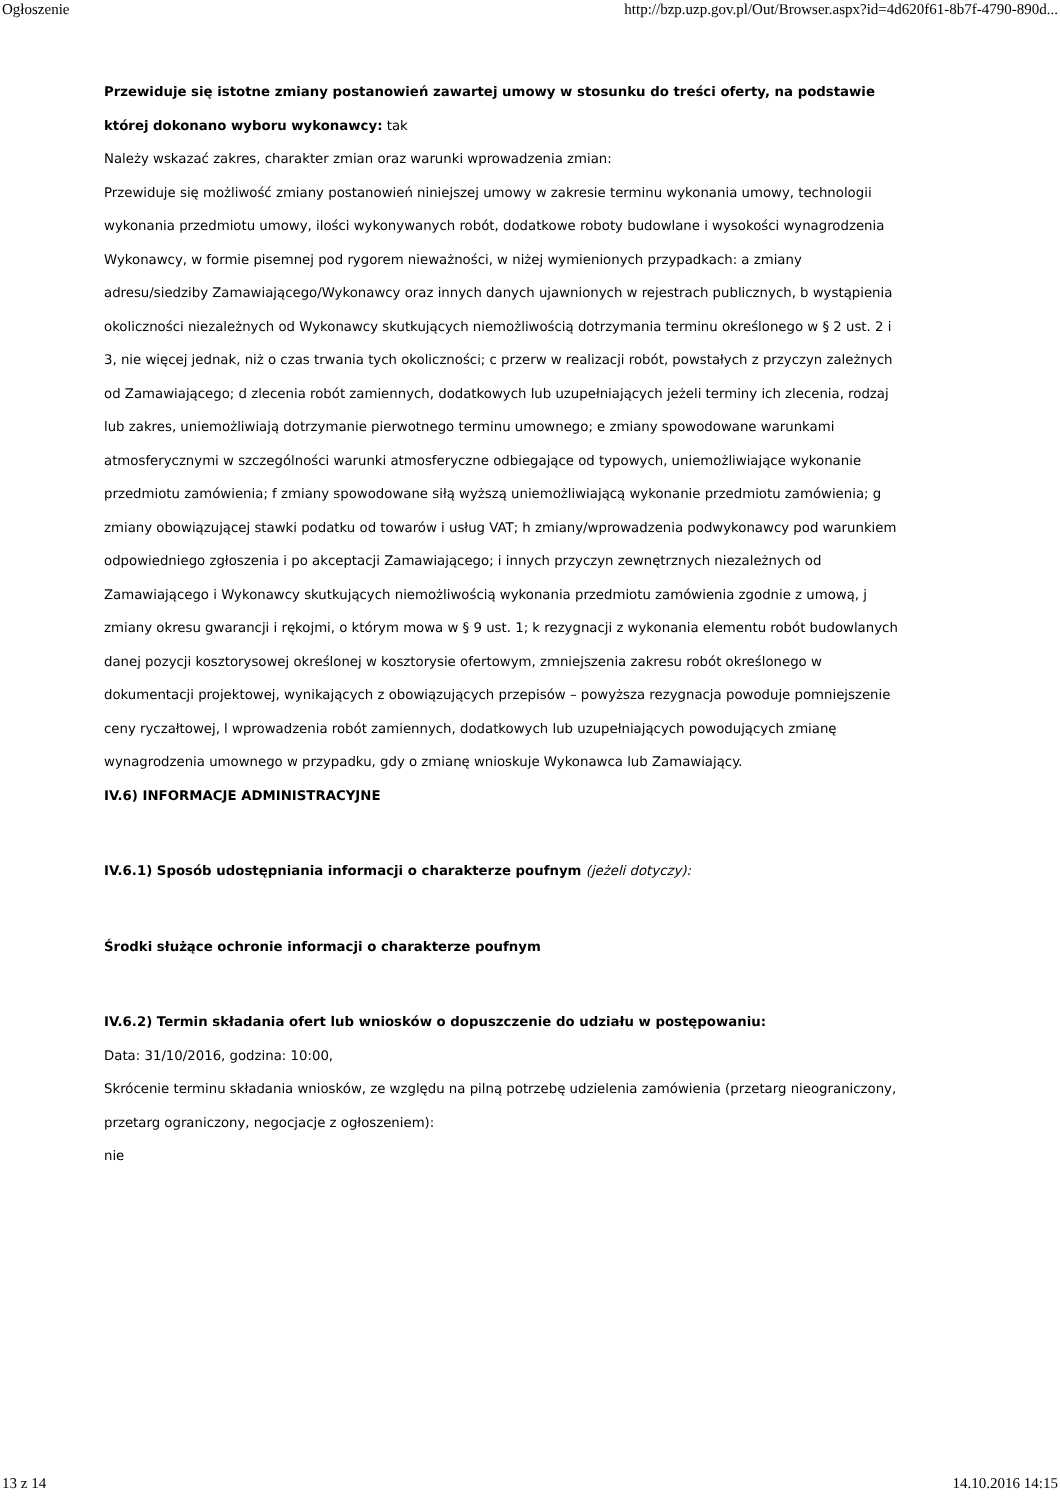Ogłoszenie http://bzp.uzp.gov.pl/Out/Browser.aspx?id=4d620f61-8b7f-4790-890d...
Przewiduje się istotne zmiany postanowień zawartej umowy w stosunku do treści oferty, na podstawie której dokonano wyboru wykonawcy: tak
Należy wskazać zakres, charakter zmian oraz warunki wprowadzenia zmian:
Przewiduje się możliwość zmiany postanowień niniejszej umowy w zakresie terminu wykonania umowy, technologii wykonania przedmiotu umowy, ilości wykonywanych robót, dodatkowe roboty budowlane i wysokości wynagrodzenia Wykonawcy, w formie pisemnej pod rygorem nieważności, w niżej wymienionych przypadkach: a zmiany adresu/siedziby Zamawiającego/Wykonawcy oraz innych danych ujawnionych w rejestrach publicznych, b wystąpienia okoliczności niezależnych od Wykonawcy skutkujących niemożliwością dotrzymania terminu określonego w § 2 ust. 2 i 3, nie więcej jednak, niż o czas trwania tych okoliczności; c przerw w realizacji robót, powstałych z przyczyn zależnych od Zamawiającego; d zlecenia robót zamiennych, dodatkowych lub uzupełniających jeżeli terminy ich zlecenia, rodzaj lub zakres, uniemożliwiają dotrzymanie pierwotnego terminu umownego; e zmiany spowodowane warunkami atmosferycznymi w szczególności warunki atmosferyczne odbiegające od typowych, uniemożliwiające wykonanie przedmiotu zamówienia; f zmiany spowodowane siłą wyższą uniemożliwiającą wykonanie przedmiotu zamówienia; g zmiany obowiązującej stawki podatku od towarów i usług VAT; h zmiany/wprowadzenia podwykonawcy pod warunkiem odpowiedniego zgłoszenia i po akceptacji Zamawiającego; i innych przyczyn zewnętrznych niezależnych od Zamawiającego i Wykonawcy skutkujących niemożliwością wykonania przedmiotu zamówienia zgodnie z umową, j zmiany okresu gwarancji i rękojmi, o którym mowa w § 9 ust. 1; k rezygnacji z wykonania elementu robót budowlanych danej pozycji kosztorysowej określonej w kosztorysie ofertowym, zmniejszenia zakresu robót określonego w dokumentacji projektowej, wynikających z obowiązujących przepisów – powyższa rezygnacja powoduje pomniejszenie ceny ryczałtowej, l wprowadzenia robót zamiennych, dodatkowych lub uzupełniających powodujących zmianę wynagrodzenia umownego w przypadku, gdy o zmianę wnioskuje Wykonawca lub Zamawiający.
IV.6) INFORMACJE ADMINISTRACYJNE
IV.6.1) Sposób udostępniania informacji o charakterze poufnym (jeżeli dotyczy):
Środki służące ochronie informacji o charakterze poufnym
IV.6.2) Termin składania ofert lub wniosków o dopuszczenie do udziału w postępowaniu:
Data: 31/10/2016, godzina: 10:00,
Skrócenie terminu składania wniosków, ze względu na pilną potrzebę udzielenia zamówienia (przetarg nieograniczony, przetarg ograniczony, negocjacje z ogłoszeniem):
nie
13 z 14 14.10.2016 14:15